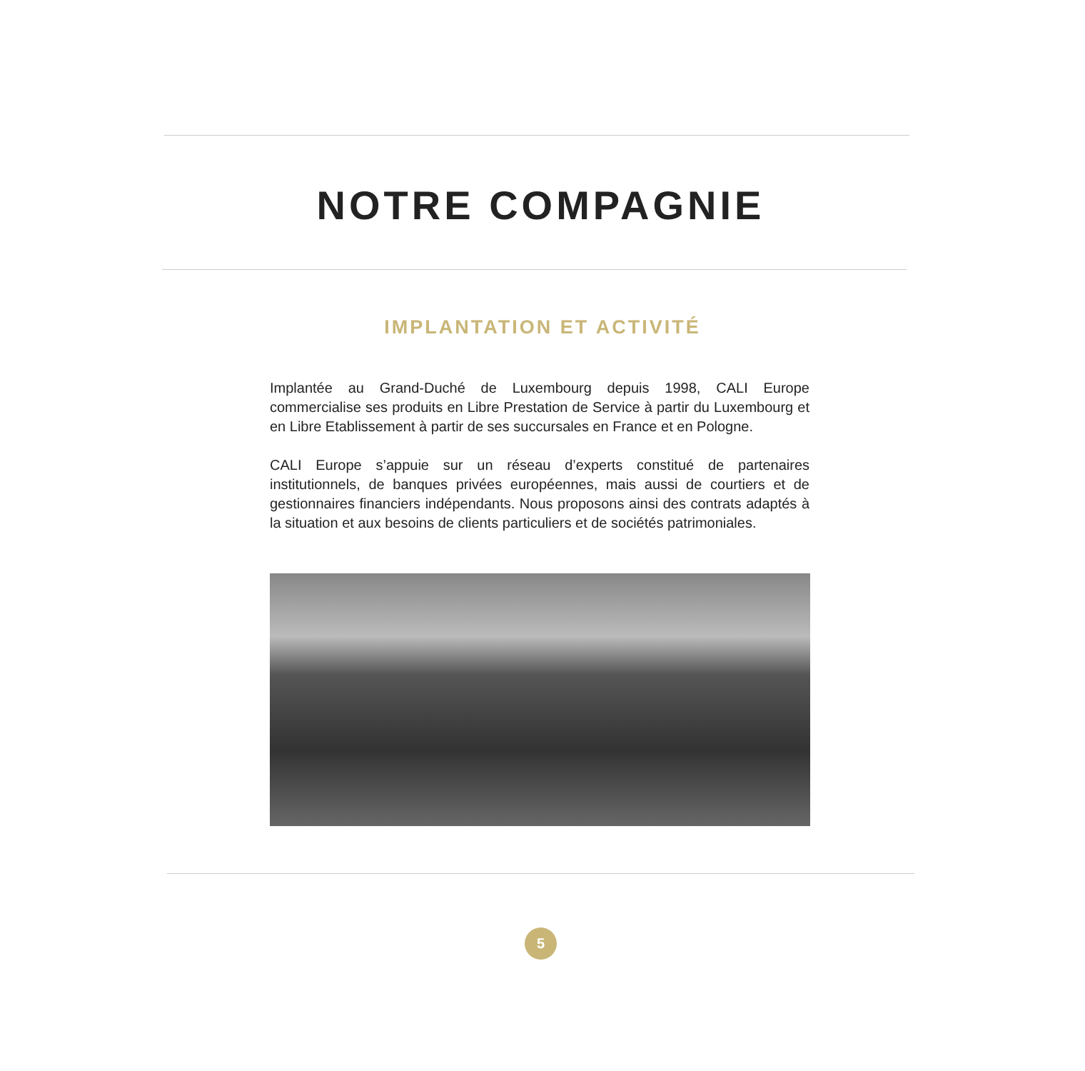NOTRE COMPAGNIE
IMPLANTATION ET ACTIVITÉ
Implantée au Grand-Duché de Luxembourg depuis 1998, CALI Europe commercialise ses produits en Libre Prestation de Service à partir du Luxembourg et en Libre Etablissement à partir de ses succursales en France et en Pologne.
CALI Europe s’appuie sur un réseau d’experts constitué de partenaires institutionnels, de banques privées européennes, mais aussi de courtiers et de gestionnaires financiers indépendants. Nous proposons ainsi des contrats adaptés à la situation et aux besoins de clients particuliers et de sociétés patrimoniales.
5